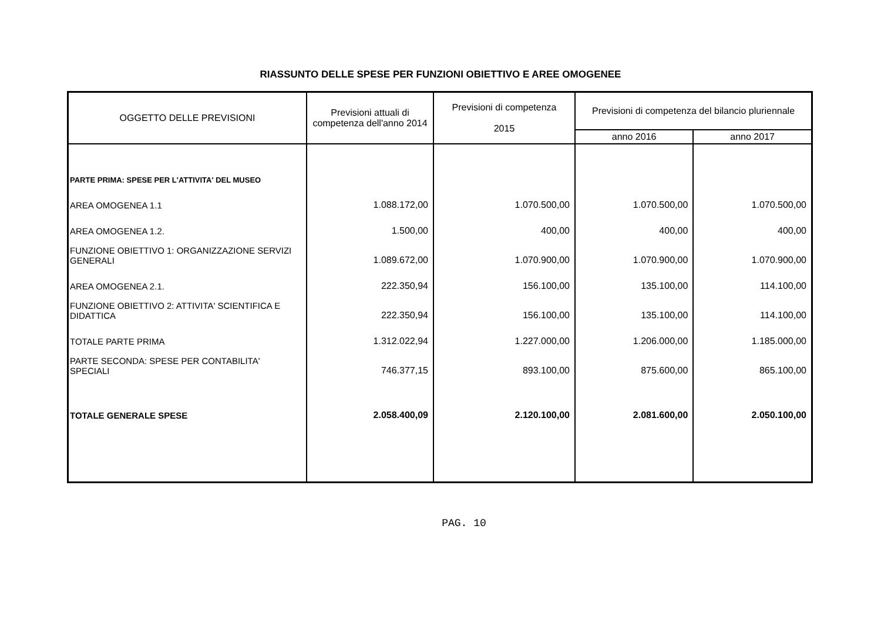RIASSUNTO DELLE SPESE PER FUNZIONI OBIETTIVO E AREE OMOGENEE
| OGGETTO DELLE PREVISIONI | Previsioni attuali di competenza dell'anno 2014 | Previsioni di competenza 2015 | Previsioni di competenza del bilancio pluriennale | |
| --- | --- | --- | --- | --- |
| | | | anno 2016 | anno 2017 |
| PARTE PRIMA: SPESE PER L'ATTIVITA' DEL MUSEO | | | | |
| AREA OMOGENEA 1.1 | 1.088.172,00 | 1.070.500,00 | 1.070.500,00 | 1.070.500,00 |
| AREA OMOGENEA 1.2. | 1.500,00 | 400,00 | 400,00 | 400,00 |
| FUNZIONE OBIETTIVO 1: ORGANIZZAZIONE SERVIZI GENERALI | 1.089.672,00 | 1.070.900,00 | 1.070.900,00 | 1.070.900,00 |
| AREA OMOGENEA 2.1. | 222.350,94 | 156.100,00 | 135.100,00 | 114.100,00 |
| FUNZIONE OBIETTIVO 2: ATTIVITA' SCIENTIFICA E DIDATTICA | 222.350,94 | 156.100,00 | 135.100,00 | 114.100,00 |
| TOTALE PARTE PRIMA | 1.312.022,94 | 1.227.000,00 | 1.206.000,00 | 1.185.000,00 |
| PARTE SECONDA: SPESE PER CONTABILITA' SPECIALI | 746.377,15 | 893.100,00 | 875.600,00 | 865.100,00 |
| TOTALE GENERALE SPESE | 2.058.400,09 | 2.120.100,00 | 2.081.600,00 | 2.050.100,00 |
PAG. 10